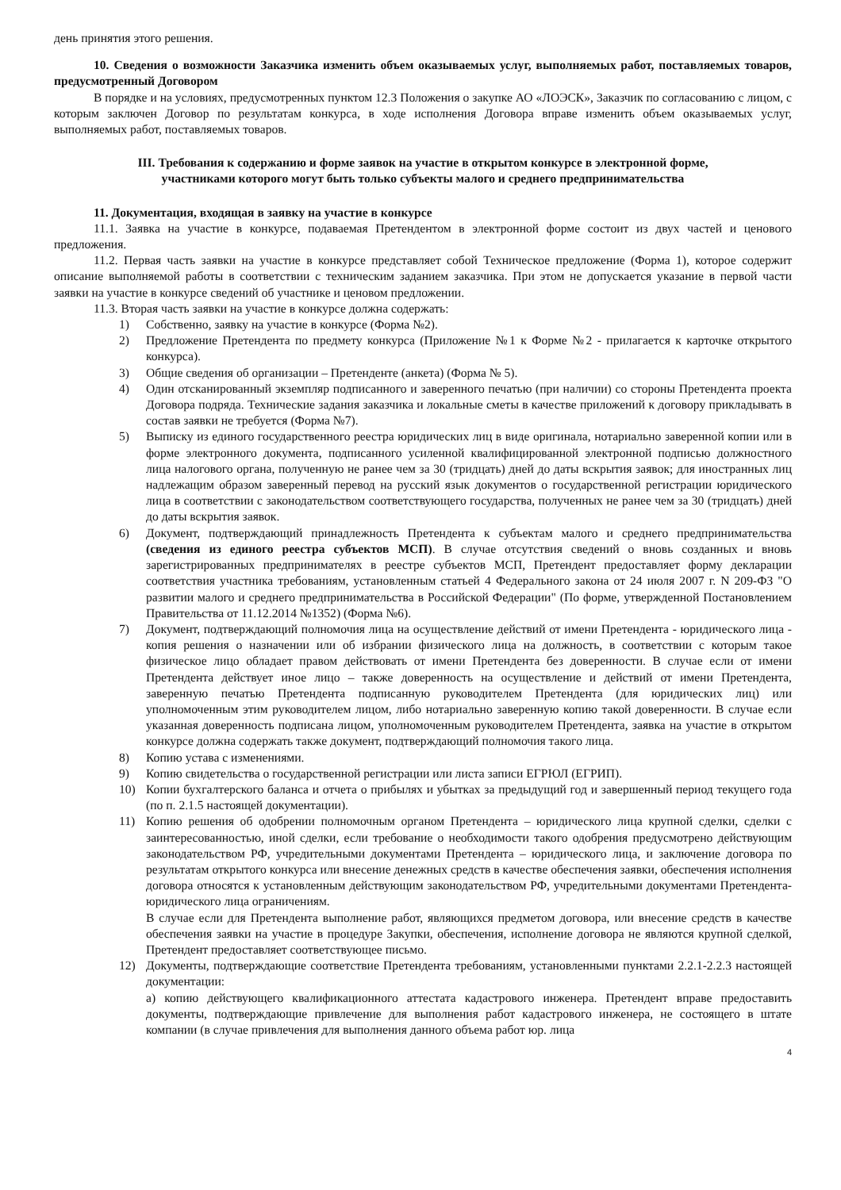день принятия этого решения.
10. Сведения о возможности Заказчика изменить объем оказываемых услуг, выполняемых работ, поставляемых товаров, предусмотренный Договором
В порядке и на условиях, предусмотренных пунктом 12.3 Положения о закупке АО «ЛОЭСК», Заказчик по согласованию с лицом, с которым заключен Договор по результатам конкурса, в ходе исполнения Договора вправе изменить объем оказываемых услуг, выполняемых работ, поставляемых товаров.
III. Требования к содержанию и форме заявок на участие в открытом конкурсе в электронной форме,
участниками которого могут быть только субъекты малого и среднего предпринимательства
11. Документация, входящая в заявку на участие в конкурсе
11.1. Заявка на участие в конкурсе, подаваемая Претендентом в электронной форме состоит из двух частей и ценового предложения.
11.2. Первая часть заявки на участие в конкурсе представляет собой Техническое предложение (Форма 1), которое содержит описание выполняемой работы в соответствии с техническим заданием заказчика. При этом не допускается указание в первой части заявки на участие в конкурсе сведений об участнике и ценовом предложении.
11.3. Вторая часть заявки на участие в конкурсе должна содержать:
1) Собственно, заявку на участие в конкурсе (Форма №2).
2) Предложение Претендента по предмету конкурса (Приложение №1 к Форме №2 - прилагается к карточке открытого конкурса).
3) Общие сведения об организации – Претенденте (анкета) (Форма № 5).
4) Один отсканированный экземпляр подписанного и заверенного печатью (при наличии) со стороны Претендента проекта Договора подряда. Технические задания заказчика и локальные сметы в качестве приложений к договору прикладывать в состав заявки не требуется (Форма №7).
5) Выписку из единого государственного реестра юридических лиц в виде оригинала, нотариально заверенной копии или в форме электронного документа, подписанного усиленной квалифицированной электронной подписью должностного лица налогового органа, полученную не ранее чем за 30 (тридцать) дней до даты вскрытия заявок; для иностранных лиц надлежащим образом заверенный перевод на русский язык документов о государственной регистрации юридического лица в соответствии с законодательством соответствующего государства, полученных не ранее чем за 30 (тридцать) дней до даты вскрытия заявок.
6) Документ, подтверждающий принадлежность Претендента к субъектам малого и среднего предпринимательства (сведения из единого реестра субъектов МСП). В случае отсутствия сведений о вновь созданных и вновь зарегистрированных предпринимателях в реестре субъектов МСП, Претендент предоставляет форму декларации соответствия участника требованиям, установленным статьей 4 Федерального закона от 24 июля 2007 г. N 209-ФЗ "О развитии малого и среднего предпринимательства в Российской Федерации" (По форме, утвержденной Постановлением Правительства от 11.12.2014 №1352) (Форма №6).
7) Документ, подтверждающий полномочия лица на осуществление действий от имени Претендента - юридического лица - копия решения о назначении или об избрании физического лица на должность, в соответствии с которым такое физическое лицо обладает правом действовать от имени Претендента без доверенности. В случае если от имени Претендента действует иное лицо – также доверенность на осуществление и действий от имени Претендента, заверенную печатью Претендента подписанную руководителем Претендента (для юридических лиц) или уполномоченным этим руководителем лицом, либо нотариально заверенную копию такой доверенности. В случае если указанная доверенность подписана лицом, уполномоченным руководителем Претендента, заявка на участие в открытом конкурсе должна содержать также документ, подтверждающий полномочия такого лица.
8) Копию устава с изменениями.
9) Копию свидетельства о государственной регистрации или листа записи ЕГРЮЛ (ЕГРИП).
10) Копии бухгалтерского баланса и отчета о прибылях и убытках за предыдущий год и завершенный период текущего года (по п. 2.1.5 настоящей документации).
11) Копию решения об одобрении полномочным органом Претендента – юридического лица крупной сделки, сделки с заинтересованностью, иной сделки, если требование о необходимости такого одобрения предусмотрено действующим законодательством РФ, учредительными документами Претендента – юридического лица, и заключение договора по результатам открытого конкурса или внесение денежных средств в качестве обеспечения заявки, обеспечения исполнения договора относятся к установленным действующим законодательством РФ, учредительными документами Претендента- юридического лица ограничениям.
В случае если для Претендента выполнение работ, являющихся предметом договора, или внесение средств в качестве обеспечения заявки на участие в процедуре Закупки, обеспечения, исполнение договора не являются крупной сделкой, Претендент предоставляет соответствующее письмо.
12) Документы, подтверждающие соответствие Претендента требованиям, установленными пунктами 2.2.1-2.2.3 настоящей документации:
а) копию действующего квалификационного аттестата кадастрового инженера. Претендент вправе предоставить документы, подтверждающие привлечение для выполнения работ кадастрового инженера, не состоящего в штате компании (в случае привлечения для выполнения данного объема работ юр. лица
4